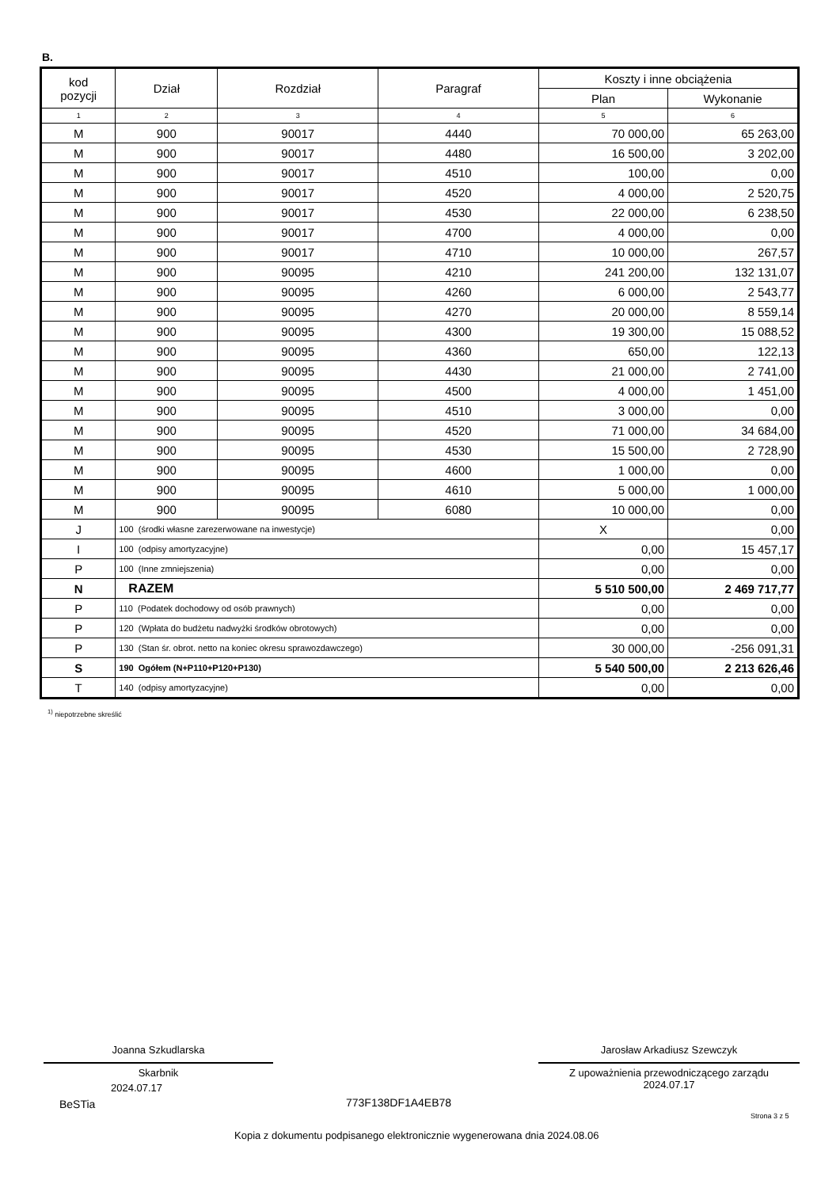B.
| kod pozycji | Dział | Rozdział | Paragraf | Koszty i inne obciążenia | |
| --- | --- | --- | --- | --- | --- |
| | | | | Plan | Wykonanie |
| 1 | 2 | 3 | 4 | 5 | 6 |
| M | 900 | 90017 | 4440 | 70 000,00 | 65 263,00 |
| M | 900 | 90017 | 4480 | 16 500,00 | 3 202,00 |
| M | 900 | 90017 | 4510 | 100,00 | 0,00 |
| M | 900 | 90017 | 4520 | 4 000,00 | 2 520,75 |
| M | 900 | 90017 | 4530 | 22 000,00 | 6 238,50 |
| M | 900 | 90017 | 4700 | 4 000,00 | 0,00 |
| M | 900 | 90017 | 4710 | 10 000,00 | 267,57 |
| M | 900 | 90095 | 4210 | 241 200,00 | 132 131,07 |
| M | 900 | 90095 | 4260 | 6 000,00 | 2 543,77 |
| M | 900 | 90095 | 4270 | 20 000,00 | 8 559,14 |
| M | 900 | 90095 | 4300 | 19 300,00 | 15 088,52 |
| M | 900 | 90095 | 4360 | 650,00 | 122,13 |
| M | 900 | 90095 | 4430 | 21 000,00 | 2 741,00 |
| M | 900 | 90095 | 4500 | 4 000,00 | 1 451,00 |
| M | 900 | 90095 | 4510 | 3 000,00 | 0,00 |
| M | 900 | 90095 | 4520 | 71 000,00 | 34 684,00 |
| M | 900 | 90095 | 4530 | 15 500,00 | 2 728,90 |
| M | 900 | 90095 | 4600 | 1 000,00 | 0,00 |
| M | 900 | 90095 | 4610 | 5 000,00 | 1 000,00 |
| M | 900 | 90095 | 6080 | 10 000,00 | 0,00 |
| J | 100 (środki własne zarezerwowane na inwestycje) | | | X | 0,00 |
| I | 100 (odpisy amortyzacyjne) | | | 0,00 | 15 457,17 |
| P | 100 (Inne zmniejszenia) | | | 0,00 | 0,00 |
| N | RAZEM | | | 5 510 500,00 | 2 469 717,77 |
| P | 110 (Podatek dochodowy od osób prawnych) | | | 0,00 | 0,00 |
| P | 120 (Wpłata do budżetu nadwyżki środków obrotowych) | | | 0,00 | 0,00 |
| P | 130 (Stan śr. obrot. netto na koniec okresu sprawozdawczego) | | | 30 000,00 | -256 091,31 |
| S | 190 Ogółem (N+P110+P120+P130) | | | 5 540 500,00 | 2 213 626,46 |
| T | 140 (odpisy amortyzacyjne) | | | 0,00 | 0,00 |
<sup>1)</sup> niepotrzebne skreślić
Joanna Szkudlarska
Skarbnik
2024.07.17
Jarosław Arkadiusz Szewczyk
Z upoważnienia przewodniczącego zarządu
2024.07.17
BeSTia 773F138DF1A4EB78
Strona 3 z 5
Kopia z dokumentu podpisanego elektronicznie wygenerowana dnia 2024.08.06